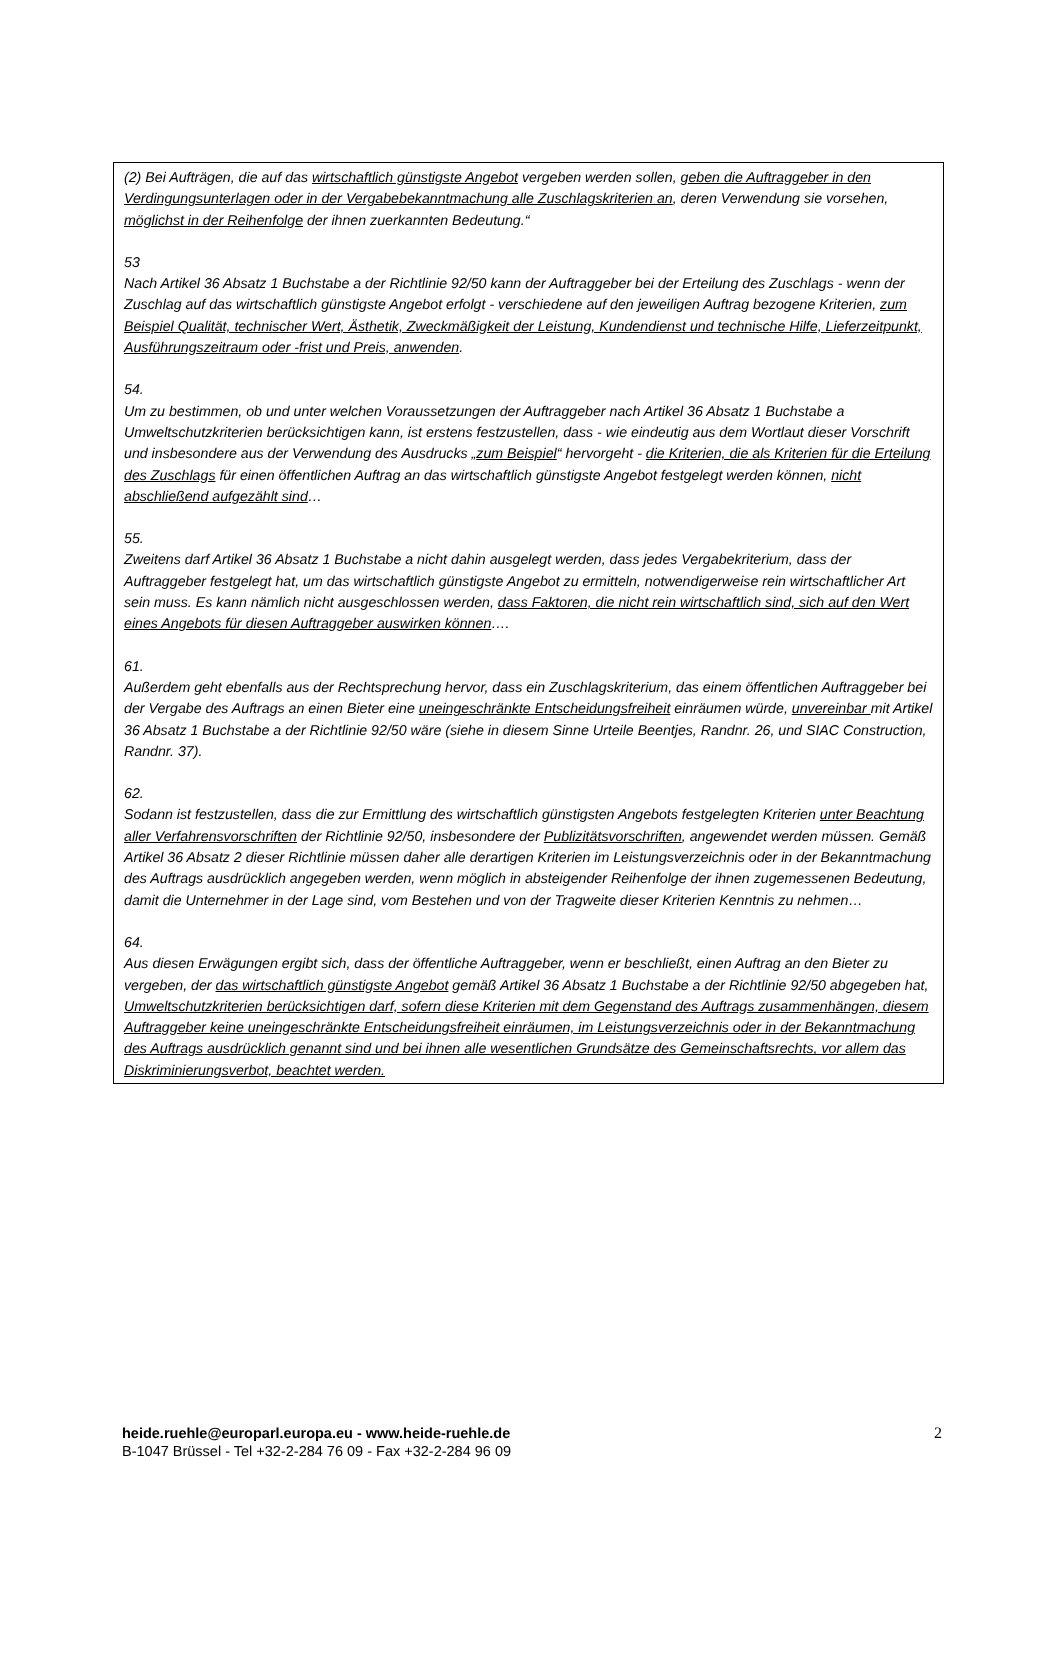(2) Bei Aufträgen, die auf das wirtschaftlich günstigste Angebot vergeben werden sollen, geben die Auftraggeber in den Verdingungsunterlagen oder in der Vergabebekanntmachung alle Zuschlagskriterien an, deren Verwendung sie vorsehen, möglichst in der Reihenfolge der ihnen zuerkannten Bedeutung.“
53
Nach Artikel 36 Absatz 1 Buchstabe a der Richtlinie 92/50 kann der Auftraggeber bei der Erteilung des Zuschlags - wenn der Zuschlag auf das wirtschaftlich günstigste Angebot erfolgt - verschiedene auf den jeweiligen Auftrag bezogene Kriterien, zum Beispiel Qualität, technischer Wert, Ästhetik, Zweckmäßigkeit der Leistung, Kundendienst und technische Hilfe, Lieferzeitpunkt, Ausführungszeitraum oder -frist und Preis, anwenden.
54.
Um zu bestimmen, ob und unter welchen Voraussetzungen der Auftraggeber nach Artikel 36 Absatz 1 Buchstabe a Umweltschutzkriterien berücksichtigen kann, ist erstens festzustellen, dass - wie eindeutig aus dem Wortlaut dieser Vorschrift und insbesondere aus der Verwendung des Ausdrucks „zum Beispiel“ hervorgeht - die Kriterien, die als Kriterien für die Erteilung des Zuschlags für einen öffentlichen Auftrag an das wirtschaftlich günstigste Angebot festgelegt werden können, nicht abschließend aufgezählt sind…
55.
Zweitens darf Artikel 36 Absatz 1 Buchstabe a nicht dahin ausgelegt werden, dass jedes Vergabekriterium, dass der Auftraggeber festgelegt hat, um das wirtschaftlich günstigste Angebot zu ermitteln, notwendigerweise rein wirtschaftlicher Art sein muss. Es kann nämlich nicht ausgeschlossen werden, dass Faktoren, die nicht rein wirtschaftlich sind, sich auf den Wert eines Angebots für diesen Auftraggeber auswirken können….
61.
Außerdem geht ebenfalls aus der Rechtsprechung hervor, dass ein Zuschlagskriterium, das einem öffentlichen Auftraggeber bei der Vergabe des Auftrags an einen Bieter eine uneingeschränkte Entscheidungsfreiheit einräumen würde, unvereinbar mit Artikel 36 Absatz 1 Buchstabe a der Richtlinie 92/50 wäre (siehe in diesem Sinne Urteile Beentjes, Randnr. 26, und SIAC Construction, Randnr. 37).
62.
Sodann ist festzustellen, dass die zur Ermittlung des wirtschaftlich günstigsten Angebots festgelegten Kriterien unter Beachtung aller Verfahrensvorschriften der Richtlinie 92/50, insbesondere der Publizitätsvorschriften, angewendet werden müssen. Gemäß Artikel 36 Absatz 2 dieser Richtlinie müssen daher alle derartigen Kriterien im Leistungsverzeichnis oder in der Bekanntmachung des Auftrags ausdrücklich angegeben werden, wenn möglich in absteigender Reihenfolge der ihnen zugemessenen Bedeutung, damit die Unternehmer in der Lage sind, vom Bestehen und von der Tragweite dieser Kriterien Kenntnis zu nehmen…
64.
Aus diesen Erwägungen ergibt sich, dass der öffentliche Auftraggeber, wenn er beschließt, einen Auftrag an den Bieter zu vergeben, der das wirtschaftlich günstigste Angebot gemäß Artikel 36 Absatz 1 Buchstabe a der Richtlinie 92/50 abgegeben hat, Umweltschutzkriterien berücksichtigen darf, sofern diese Kriterien mit dem Gegenstand des Auftrags zusammenhängen, diesem Auftraggeber keine uneingeschränkte Entscheidungsfreiheit einräumen, im Leistungsverzeichnis oder in der Bekanntmachung des Auftrags ausdrücklich genannt sind und bei ihnen alle wesentlichen Grundsätze des Gemeinschaftsrechts, vor allem das Diskriminierungsverbot, beachtet werden.
heide.ruehle@europarl.europa.eu - www.heide-ruehle.de
B-1047 Brüssel - Tel +32-2-284 76 09 - Fax +32-2-284 96 09
2